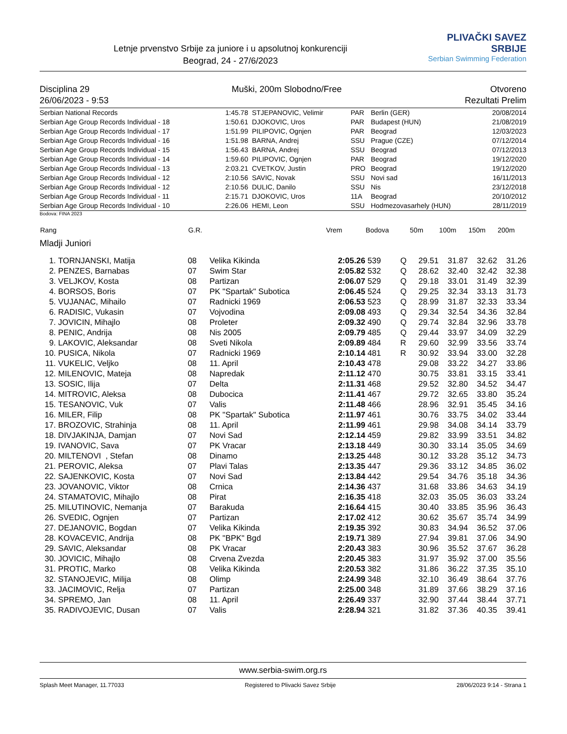Letnje prvenstvo Srbije za juniore i u apsolutnoj konkurenciji
Beograd, 24 - 27/6/2023
PLIVAČKI SAVEZ SRBIJE
Serbian Swimming Federation
Disciplina 29
26/06/2023 - 9:53
Muški, 200m Slobodno/Free Otvoreno
Rezultati Prelim
| Serbian National Records | 1:45.78 | STJEPANOVIC, Velimir | PAR | Berlin (GER) | 20/08/2014 |
| Serbian Age Group Records Individual - 18 | 1:50.61 | DJOKOVIC, Uros | PAR | Budapest (HUN) | 21/08/2019 |
| Serbian Age Group Records Individual - 17 | 1:51.99 | PILIPOVIC, Ognjen | PAR | Beograd | 12/03/2023 |
| Serbian Age Group Records Individual - 16 | 1:51.98 | BARNA, Andrej | SSU | Prague (CZE) | 07/12/2014 |
| Serbian Age Group Records Individual - 15 | 1:56.43 | BARNA, Andrej | SSU | Beograd | 07/12/2013 |
| Serbian Age Group Records Individual - 14 | 1:59.60 | PILIPOVIC, Ognjen | PAR | Beograd | 19/12/2020 |
| Serbian Age Group Records Individual - 13 | 2:03.21 | CVETKOV, Justin | PRO | Beograd | 19/12/2020 |
| Serbian Age Group Records Individual - 12 | 2:10.56 | SAVIC, Novak | SSU | Novi sad | 16/11/2013 |
| Serbian Age Group Records Individual - 12 | 2:10.56 | DULIC, Danilo | SSU | Nis | 23/12/2018 |
| Serbian Age Group Records Individual - 11 | 2:15.71 | DJOKOVIC, Uros | 11A | Beograd | 20/10/2012 |
| Serbian Age Group Records Individual - 10 | 2:26.06 | HEMI, Leon | SSU | Hodmezovasarhely (HUN) | 28/11/2019 |
Bodova: FINA 2023
| Rang | | G.R. | | Vrem | Bodova | | 50m | 100m | 150m | 200m |
| --- | --- | --- | --- | --- | --- | --- | --- | --- | --- | --- |
| Mladji Juniori | | | | | | | | | | |
| 1. | TORNJANSKI, Matija | 08 | Velika Kikinda | 2:05.26 | 539 | Q | 29.51 | 31.87 | 32.62 | 31.26 |
| 2. | PENZES, Barnabas | 07 | Swim Star | 2:05.82 | 532 | Q | 28.62 | 32.40 | 32.42 | 32.38 |
| 3. | VELJKOV, Kosta | 08 | Partizan | 2:06.07 | 529 | Q | 29.18 | 33.01 | 31.49 | 32.39 |
| 4. | BORSOS, Boris | 07 | PK "Spartak" Subotica | 2:06.45 | 524 | Q | 29.25 | 32.34 | 33.13 | 31.73 |
| 5. | VUJANAC, Mihailo | 07 | Radnicki 1969 | 2:06.53 | 523 | Q | 28.99 | 31.87 | 32.33 | 33.34 |
| 6. | RADISIC, Vukasin | 07 | Vojvodina | 2:09.08 | 493 | Q | 29.34 | 32.54 | 34.36 | 32.84 |
| 7. | JOVICIN, Mihajlo | 08 | Proleter | 2:09.32 | 490 | Q | 29.74 | 32.84 | 32.96 | 33.78 |
| 8. | PENIC, Andrija | 08 | Nis 2005 | 2:09.79 | 485 | Q | 29.44 | 33.97 | 34.09 | 32.29 |
| 9. | LAKOVIC, Aleksandar | 08 | Sveti Nikola | 2:09.89 | 484 | R | 29.60 | 32.99 | 33.56 | 33.74 |
| 10. | PUSICA, Nikola | 07 | Radnicki 1969 | 2:10.14 | 481 | R | 30.92 | 33.94 | 33.00 | 32.28 |
| 11. | VUKELIC, Veljko | 08 | 11. April | 2:10.43 | 478 | | 29.08 | 33.22 | 34.27 | 33.86 |
| 12. | MILENOVIC, Mateja | 08 | Napredak | 2:11.12 | 470 | | 30.75 | 33.81 | 33.15 | 33.41 |
| 13. | SOSIC, Ilija | 07 | Delta | 2:11.31 | 468 | | 29.52 | 32.80 | 34.52 | 34.47 |
| 14. | MITROVIC, Aleksa | 08 | Dubocica | 2:11.41 | 467 | | 29.72 | 32.65 | 33.80 | 35.24 |
| 15. | TESANOVIC, Vuk | 07 | Valis | 2:11.48 | 466 | | 28.96 | 32.91 | 35.45 | 34.16 |
| 16. | MILER, Filip | 08 | PK "Spartak" Subotica | 2:11.97 | 461 | | 30.76 | 33.75 | 34.02 | 33.44 |
| 17. | BROZOVIC, Strahinja | 08 | 11. April | 2:11.99 | 461 | | 29.98 | 34.08 | 34.14 | 33.79 |
| 18. | DIVJAKINJA, Damjan | 07 | Novi Sad | 2:12.14 | 459 | | 29.82 | 33.99 | 33.51 | 34.82 |
| 19. | IVANOVIC, Sava | 07 | PK Vracar | 2:13.18 | 449 | | 30.30 | 33.14 | 35.05 | 34.69 |
| 20. | MILTENOVI , Stefan | 08 | Dinamo | 2:13.25 | 448 | | 30.12 | 33.28 | 35.12 | 34.73 |
| 21. | PEROVIC, Aleksa | 07 | Plavi Talas | 2:13.35 | 447 | | 29.36 | 33.12 | 34.85 | 36.02 |
| 22. | SAJENKOVIC, Kosta | 07 | Novi Sad | 2:13.84 | 442 | | 29.54 | 34.76 | 35.18 | 34.36 |
| 23. | JOVANOVIC, Viktor | 08 | Crnica | 2:14.36 | 437 | | 31.68 | 33.86 | 34.63 | 34.19 |
| 24. | STAMATOVIC, Mihajlo | 08 | Pirat | 2:16.35 | 418 | | 32.03 | 35.05 | 36.03 | 33.24 |
| 25. | MILUTINOVIC, Nemanja | 07 | Barakuda | 2:16.64 | 415 | | 30.40 | 33.85 | 35.96 | 36.43 |
| 26. | SVEDIC, Ognjen | 07 | Partizan | 2:17.02 | 412 | | 30.62 | 35.67 | 35.74 | 34.99 |
| 27. | DEJANOVIC, Bogdan | 07 | Velika Kikinda | 2:19.35 | 392 | | 30.83 | 34.94 | 36.52 | 37.06 |
| 28. | KOVACEVIC, Andrija | 08 | PK "BPK" Bgd | 2:19.71 | 389 | | 27.94 | 39.81 | 37.06 | 34.90 |
| 29. | SAVIC, Aleksandar | 08 | PK Vracar | 2:20.43 | 383 | | 30.96 | 35.52 | 37.67 | 36.28 |
| 30. | JOVICIC, Mihajlo | 08 | Crvena Zvezda | 2:20.45 | 383 | | 31.97 | 35.92 | 37.00 | 35.56 |
| 31. | PROTIC, Marko | 08 | Velika Kikinda | 2:20.53 | 382 | | 31.86 | 36.22 | 37.35 | 35.10 |
| 32. | STANOJEVIC, Milija | 08 | Olimp | 2:24.99 | 348 | | 32.10 | 36.49 | 38.64 | 37.76 |
| 33. | JACIMOVIC, Relja | 07 | Partizan | 2:25.00 | 348 | | 31.89 | 37.66 | 38.29 | 37.16 |
| 34. | SPREMO, Jan | 08 | 11. April | 2:26.49 | 337 | | 32.90 | 37.44 | 38.44 | 37.71 |
| 35. | RADIVOJEVIC, Dusan | 07 | Valis | 2:28.94 | 321 | | 31.82 | 37.36 | 40.35 | 39.41 |
www.serbia-swim.org.rs
Splash Meet Manager, 11.77033 Registered to Plivacki Savez Srbije 28/06/2023 9:14 - Strana 1